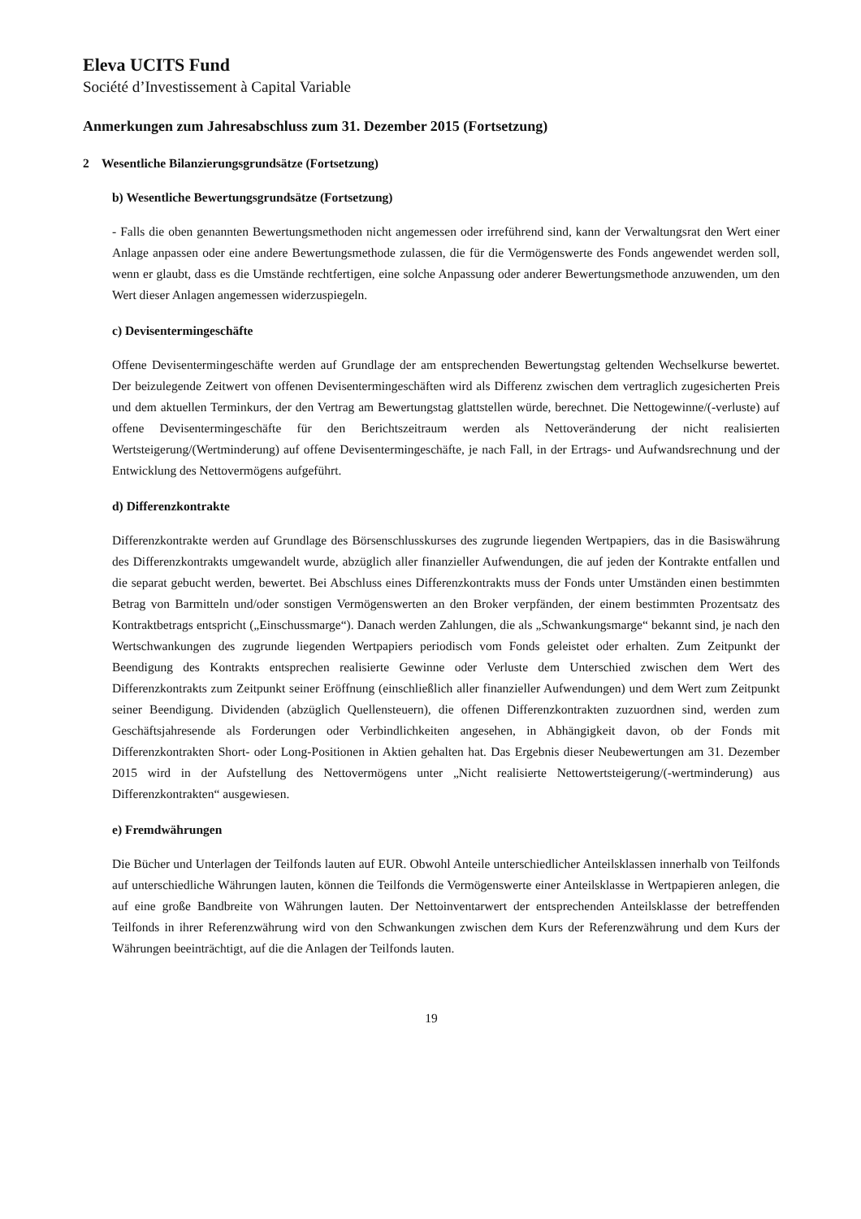Eleva UCITS Fund
Société d’Investissement à Capital Variable
Anmerkungen zum Jahresabschluss zum 31. Dezember 2015 (Fortsetzung)
2 Wesentliche Bilanzierungsgrundsätze (Fortsetzung)
b) Wesentliche Bewertungsgrundsätze (Fortsetzung)
- Falls die oben genannten Bewertungsmethoden nicht angemessen oder irreführend sind, kann der Verwaltungsrat den Wert einer Anlage anpassen oder eine andere Bewertungsmethode zulassen, die für die Vermögenswerte des Fonds angewendet werden soll, wenn er glaubt, dass es die Umstände rechtfertigen, eine solche Anpassung oder anderer Bewertungsmethode anzuwenden, um den Wert dieser Anlagen angemessen widerzuspiegeln.
c) Devisentermingeschäfte
Offene Devisentermingeschäfte werden auf Grundlage der am entsprechenden Bewertungstag geltenden Wechselkurse bewertet. Der beizulegende Zeitwert von offenen Devisentermingeschäften wird als Differenz zwischen dem vertraglich zugesicherten Preis und dem aktuellen Terminkurs, der den Vertrag am Bewertungstag glattstellen würde, berechnet. Die Nettogewinne/(-verluste) auf offene Devisentermingeschäfte für den Berichtszeitraum werden als Nettoveränderung der nicht realisierten Wertsteigerung/(Wertminderung) auf offene Devisentermingeschäfte, je nach Fall, in der Ertrags- und Aufwandsrechnung und der Entwicklung des Nettovermögens aufgeführt.
d) Differenzkontrakte
Differenzkontrakte werden auf Grundlage des Börsenschlusskurses des zugrunde liegenden Wertpapiers, das in die Basiswährung des Differenzkontrakts umgewandelt wurde, abzüglich aller finanzieller Aufwendungen, die auf jeden der Kontrakte entfallen und die separat gebucht werden, bewertet. Bei Abschluss eines Differenzkontrakts muss der Fonds unter Umständen einen bestimmten Betrag von Barmitteln und/oder sonstigen Vermögenswerten an den Broker verpfänden, der einem bestimmten Prozentsatz des Kontraktbetrags entspricht („Einschussmarge“). Danach werden Zahlungen, die als „Schwankungsmarge“ bekannt sind, je nach den Wertschwankungen des zugrunde liegenden Wertpapiers periodisch vom Fonds geleistet oder erhalten. Zum Zeitpunkt der Beendigung des Kontrakts entsprechen realisierte Gewinne oder Verluste dem Unterschied zwischen dem Wert des Differenzkontrakts zum Zeitpunkt seiner Eröffnung (einschließlich aller finanzieller Aufwendungen) und dem Wert zum Zeitpunkt seiner Beendigung. Dividenden (abzüglich Quellensteuern), die offenen Differenzkontrakten zuzuordnen sind, werden zum Geschäftsjahresende als Forderungen oder Verbindlichkeiten angesehen, in Abhängigkeit davon, ob der Fonds mit Differenzkontrakten Short- oder Long-Positionen in Aktien gehalten hat. Das Ergebnis dieser Neubewertungen am 31. Dezember 2015 wird in der Aufstellung des Nettovermögens unter „Nicht realisierte Nettowertsteigerung/(-wertminderung) aus Differenzkontrakten“ ausgewiesen.
e) Fremdwährungen
Die Bücher und Unterlagen der Teilfonds lauten auf EUR. Obwohl Anteile unterschiedlicher Anteilsklassen innerhalb von Teilfonds auf unterschiedliche Währungen lauten, können die Teilfonds die Vermögenswerte einer Anteilsklasse in Wertpapieren anlegen, die auf eine große Bandbreite von Währungen lauten. Der Nettoinventarwert der entsprechenden Anteilsklasse der betreffenden Teilfonds in ihrer Referenzwährung wird von den Schwankungen zwischen dem Kurs der Referenzwährung und dem Kurs der Währungen beeinträchtigt, auf die die Anlagen der Teilfonds lauten.
19